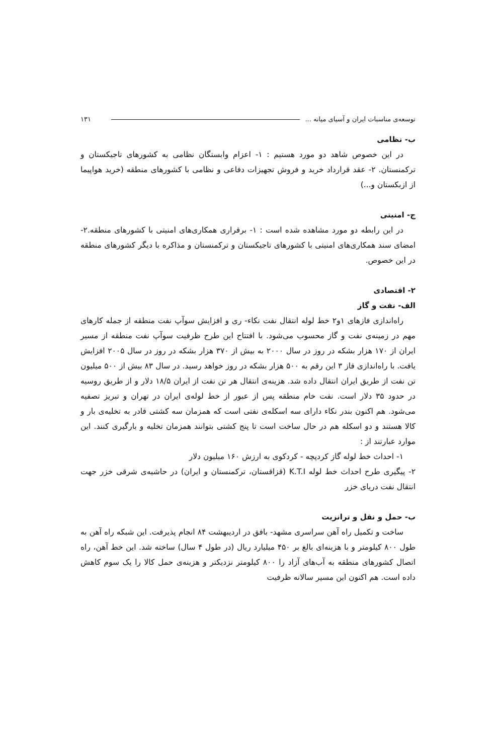توسعه‌ی مناسبات ایران و آسیای میانه ... ۱۳۱
ب- نظامی
در این خصوص شاهد دو مورد هستیم : ۱- اعزام وابستگان نظامی به کشورهای تاجیکستان و ترکمنستان. ۲- عقد قرارداد خرید و فروش تجهیزات دفاعی و نظامی با کشورهای منطقه (خرید هواپیما از ازبکستان و...)
ج- امنیتی
در این رابطه دو مورد مشاهده شده است : ۱- برقراری همکاری‌های امنیتی با کشورهای منطقه.۲- امضای سند همکاری‌های امنیتی با کشورهای تاجیکستان و ترکمنستان و مذاکره با دیگر کشورهای منطقه در این خصوص.
۲- اقتصادی
الف- نفت و گاز
راه‌اندازی فازهای ۱و۲ خط لوله انتقال نفت نکاء- ری و افزایش سوآپ نفت منطقه از جمله کارهای مهم در زمینه‌ی نفت و گاز محسوب می‌شود. با افتتاح این طرح ظرفیت سوآپ نفت منطقه از مسیر ایران از ۱۷۰ هزار بشکه در روز در سال ۲۰۰۰ به بیش از ۳۷۰ هزار بشکه در روز در سال ۲۰۰۵ افزایش یافت. با راه‌اندازی فاز ۳ این رقم به ۵۰۰ هزار بشکه در روز خواهد رسید. در سال ۸۳ بیش از ۵۰۰ میلیون تن نفت از طریق ایران انتقال داده شد. هزینه‌ی انتقال هر تن نفت از ایران ۱۸/۵ دلار و از طریق روسیه در حدود ۳۵ دلار است. نفت خام منطقه پس از عبور از خط لوله‌ی ایران در تهران و تبریز تصفیه می‌شود. هم اکنون بندر نکاء دارای سه اسکله‌ی نفتی است که همزمان سه کشتی قادر به تخلیه‌ی بار و کالا هستند و دو اسکله هم در حال ساخت است تا پنج کشتی بتوانند همزمان تخلیه و بارگیری کنند. این موارد عبارتند از :
۱- احداث خط لوله گاز کردپچه - کردکوی به ارزش ۱۶۰ میلیون دلار
۲- پیگیری طرح احداث خط لوله K.T.I (قزاقستان، ترکمنستان و ایران) در حاشیه‌ی شرقی خزر جهت انتقال نفت دریای خزر
ب- حمل و نقل و ترانزیت
ساخت و تکمیل راه آهن سراسری مشهد- بافق در اردیبهشت ۸۴ انجام پذیرفت. این شبکه راه آهن به طول ۸۰۰ کیلومتر و با هزینه‌ای بالغ بر ۴۵۰ میلیارد ریال (در طول ۴ سال) ساخته شد. این خط آهن، راه اتصال کشورهای منطقه به آب‌های آزاد را ۸۰۰ کیلومتر نزدیکتر و هزینه‌ی حمل کالا را یک سوم کاهش داده است. هم اکنون این مسیر سالانه ظرفیت